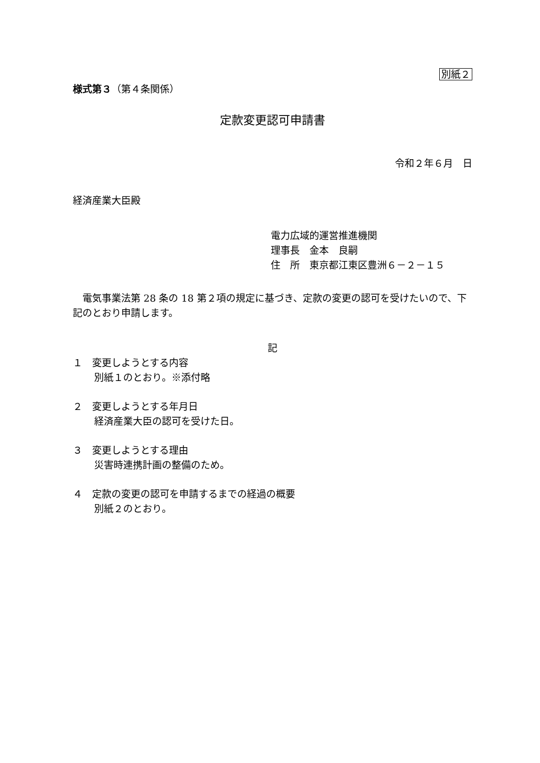別紙２
様式第３（第４条関係）
定款変更認可申請書
令和２年６月　日
経済産業大臣殿
電力広域的運営推進機関
理事長　金本　良嗣
住　所　東京都江東区豊洲６－２－１５
電気事業法第 28 条の 18 第２項の規定に基づき、定款の変更の認可を受けたいので、下記のとおり申請します。
記
１　変更しようとする内容
別紙１のとおり。※添付略
２　変更しようとする年月日
経済産業大臣の認可を受けた日。
３　変更しようとする理由
災害時連携計画の整備のため。
４　定款の変更の認可を申請するまでの経過の概要
別紙２のとおり。